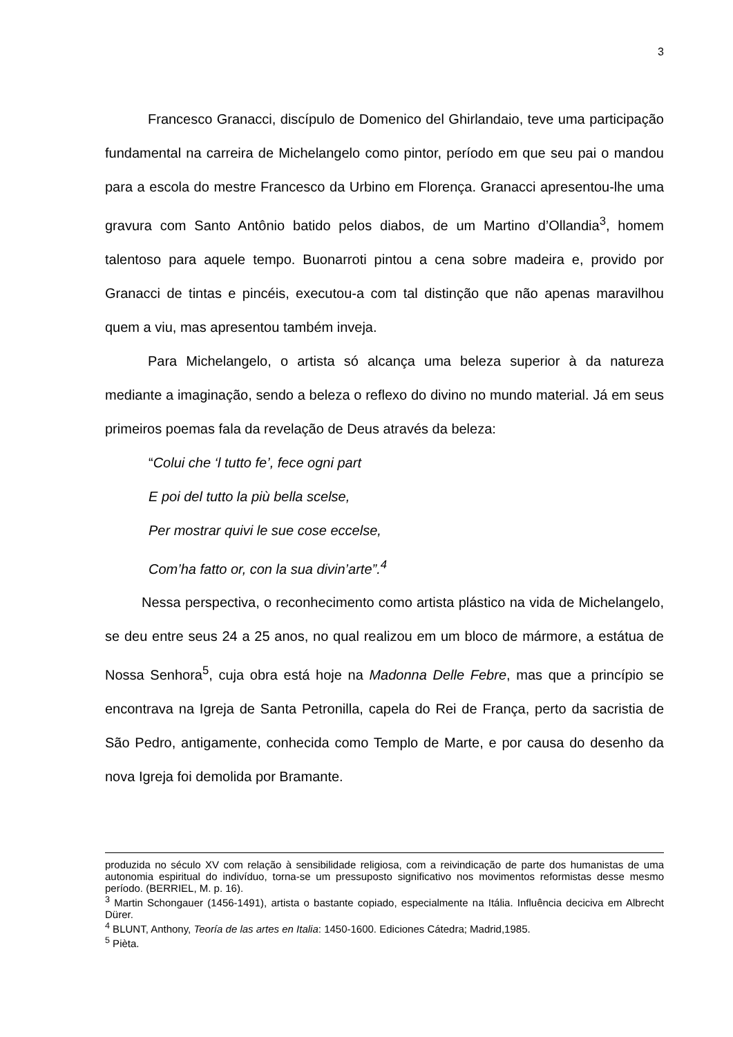3
Francesco Granacci, discípulo de Domenico del Ghirlandaio, teve uma participação fundamental na carreira de Michelangelo como pintor, período em que seu pai o mandou para a escola do mestre Francesco da Urbino em Florença. Granacci apresentou-lhe uma gravura com Santo Antônio batido pelos diabos, de um Martino d’Ollandia<sup>3</sup>, homem talentoso para aquele tempo. Buonarroti pintou a cena sobre madeira e, provido por Granacci de tintas e pincéis, executou-a com tal distinção que não apenas maravilhou quem a viu, mas apresentou também inveja.
Para Michelangelo, o artista só alcança uma beleza superior à da natureza mediante a imaginação, sendo a beleza o reflexo do divino no mundo material. Já em seus primeiros poemas fala da revelação de Deus através da beleza:
“Colui che ‘l tutto fe’, fece ogni part
E poi del tutto la più bella scelse,
Per mostrar quivi le sue cose eccelse,
Com’ha fatto or, con la sua divin’arte”.<sup>4</sup>
Nessa perspectiva, o reconhecimento como artista plástico na vida de Michelangelo, se deu entre seus 24 a 25 anos, no qual realizou em um bloco de mármore, a estátua de Nossa Senhora<sup>5</sup>, cuja obra está hoje na Madonna Delle Febre, mas que a princípio se encontrava na Igreja de Santa Petronilla, capela do Rei de França, perto da sacristia de São Pedro, antigamente, conhecida como Templo de Marte, e por causa do desenho da nova Igreja foi demolida por Bramante.
produzida no século XV com relação à sensibilidade religiosa, com a reivindicação de parte dos humanistas de uma autonomia espiritual do indivíduo, torna-se um pressuposto significativo nos movimentos reformistas desse mesmo período. (BERRIEL, M. p. 16).
<sup>3</sup> Martin Schongauer (1456-1491), artista o bastante copiado, especialmente na Itália. Influência deciciva em Albrecht Dürer.
<sup>4</sup> BLUNT, Anthony, Teoría de las artes en Italia: 1450-1600. Ediciones Cátedra; Madrid,1985.
<sup>5</sup> Pièta.